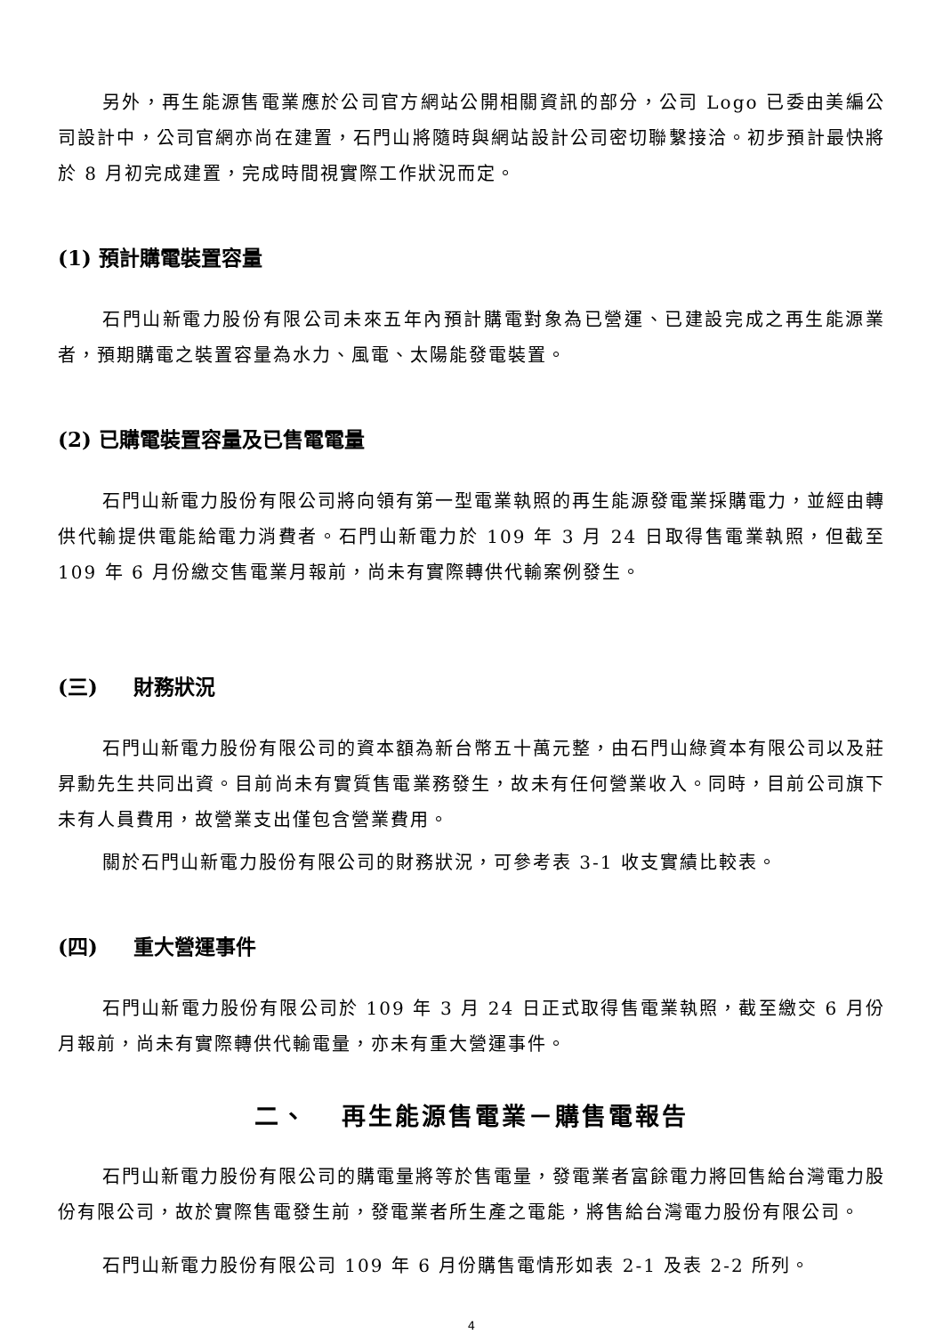另外，再生能源售電業應於公司官方網站公開相關資訊的部分，公司 Logo 已委由美編公司設計中，公司官網亦尚在建置，石門山將隨時與網站設計公司密切聯繫接洽。初步預計最快將於 8 月初完成建置，完成時間視實際工作狀況而定。
(1) 預計購電裝置容量
石門山新電力股份有限公司未來五年內預計購電對象為已營運、已建設完成之再生能源業者，預期購電之裝置容量為水力、風電、太陽能發電裝置。
(2) 已購電裝置容量及已售電電量
石門山新電力股份有限公司將向領有第一型電業執照的再生能源發電業採購電力，並經由轉供代輸提供電能給電力消費者。石門山新電力於 109 年 3 月 24 日取得售電業執照，但截至 109 年 6 月份繳交售電業月報前，尚未有實際轉供代輸案例發生。
(三) 財務狀況
石門山新電力股份有限公司的資本額為新台幣五十萬元整，由石門山綠資本有限公司以及莊昇勳先生共同出資。目前尚未有實質售電業務發生，故未有任何營業收入。同時，目前公司旗下未有人員費用，故營業支出僅包含營業費用。
關於石門山新電力股份有限公司的財務狀況，可參考表 3-1 收支實績比較表。
(四) 重大營運事件
石門山新電力股份有限公司於 109 年 3 月 24 日正式取得售電業執照，截至繳交 6 月份月報前，尚未有實際轉供代輸電量，亦未有重大營運事件。
二、 再生能源售電業－購售電報告
石門山新電力股份有限公司的購電量將等於售電量，發電業者富餘電力將回售給台灣電力股份有限公司，故於實際售電發生前，發電業者所生產之電能，將售給台灣電力股份有限公司。
石門山新電力股份有限公司 109 年 6 月份購售電情形如表 2-1 及表 2-2 所列。
4